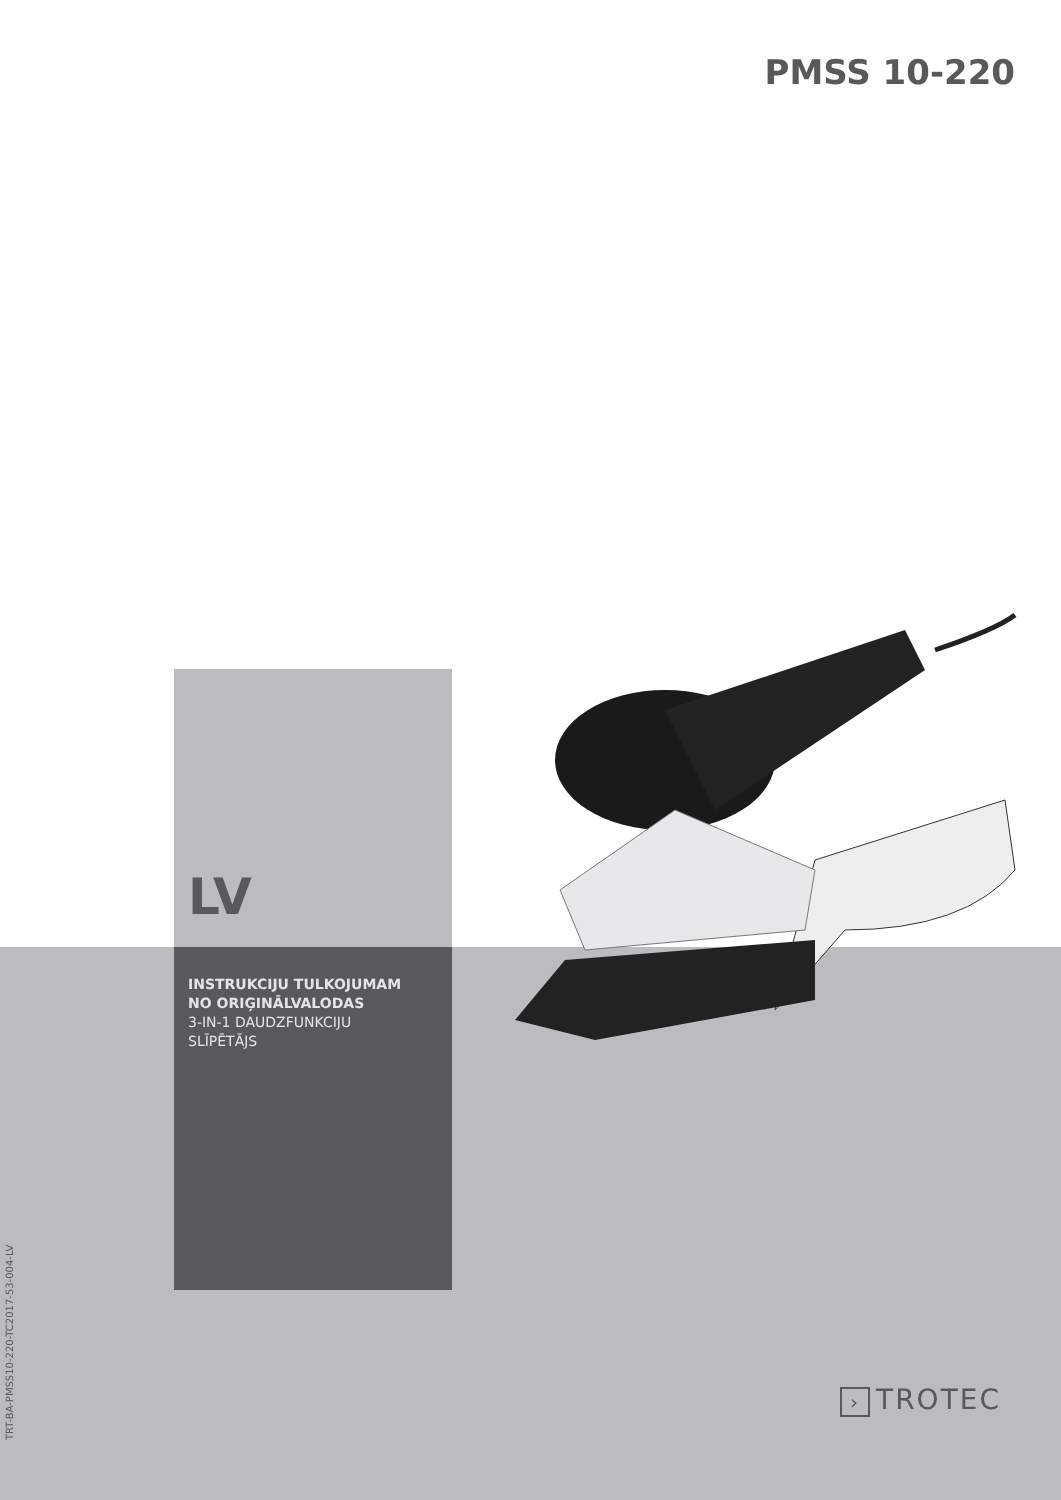PMSS 10-220
LV
INSTRUKCIJU TULKOJUMAM
NO ORIĢINĀLVALODAS
3-IN-1 DAUDZFUNKCIJU
SLĪPĒTĀJS
TRT-BA-PMSS10-220-TC2017-53-004-LV
› TROTEC